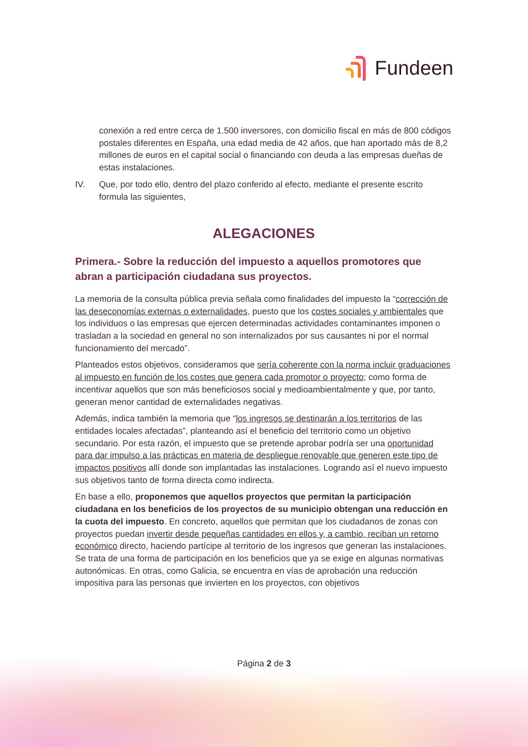Fundeen
conexión a red entre cerca de 1.500 inversores, con domicilio fiscal en más de 800 códigos postales diferentes en España, una edad media de 42 años, que han aportado más de 8,2 millones de euros en el capital social o financiando con deuda a las empresas dueñas de estas instalaciones.
IV. Que, por todo ello, dentro del plazo conferido al efecto, mediante el presente escrito formula las siguientes,
ALEGACIONES
Primera.- Sobre la reducción del impuesto a aquellos promotores que abran a participación ciudadana sus proyectos.
La memoria de la consulta pública previa señala como finalidades del impuesto la “corrección de las deseconomías externas o externalidades, puesto que los costes sociales y ambientales que los individuos o las empresas que ejercen determinadas actividades contaminantes imponen o trasladan a la sociedad en general no son internalizados por sus causantes ni por el normal funcionamiento del mercado”.
Planteados estos objetivos, consideramos que sería coherente con la norma incluir graduaciones al impuesto en función de los costes que genera cada promotor o proyecto; como forma de incentivar aquellos que son más beneficiosos social y medioambientalmente y que, por tanto, generan menor cantidad de externalidades negativas.
Además, indica también la memoria que “los ingresos se destinarán a los territorios de las entidades locales afectadas”, planteando así el beneficio del territorio como un objetivo secundario. Por esta razón, el impuesto que se pretende aprobar podría ser una oportunidad para dar impulso a las prácticas en materia de despliegue renovable que generen este tipo de impactos positivos allí donde son implantadas las instalaciones. Logrando así el nuevo impuesto sus objetivos tanto de forma directa como indirecta.
En base a ello, proponemos que aquellos proyectos que permitan la participación ciudadana en los beneficios de los proyectos de su municipio obtengan una reducción en la cuota del impuesto. En concreto, aquellos que permitan que los ciudadanos de zonas con proyectos puedan invertir desde pequeñas cantidades en ellos y, a cambio, reciban un retorno económico directo, haciendo partícipe al territorio de los ingresos que generan las instalaciones. Se trata de una forma de participación en los beneficios que ya se exige en algunas normativas autonómicas. En otras, como Galicia, se encuentra en vías de aprobación una reducción impositiva para las personas que invierten en los proyectos, con objetivos
Página 2 de 3